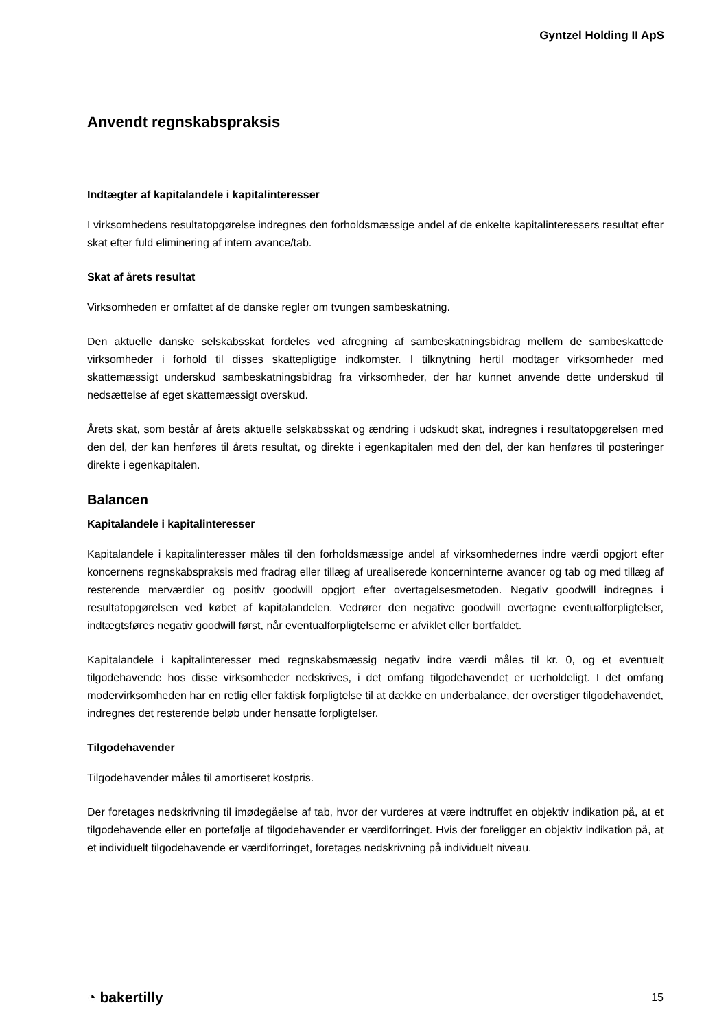Gyntzel Holding II ApS
Anvendt regnskabspraksis
Indtægter af kapitalandele i kapitalinteresser
I virksomhedens resultatopgørelse indregnes den forholdsmæssige andel af de enkelte kapitalinteressers resultat efter skat efter fuld eliminering af intern avance/tab.
Skat af årets resultat
Virksomheden er omfattet af de danske regler om tvungen sambeskatning.
Den aktuelle danske selskabsskat fordeles ved afregning af sambeskatningsbidrag mellem de sambeskattede virksomheder i forhold til disses skattepligtige indkomster. I tilknytning hertil modtager virksomheder med skattemæssigt underskud sambeskatningsbidrag fra virksomheder, der har kunnet anvende dette underskud til nedsættelse af eget skattemæssigt overskud.
Årets skat, som består af årets aktuelle selskabsskat og ændring i udskudt skat, indregnes i resultatopgørelsen med den del, der kan henføres til årets resultat, og direkte i egenkapitalen med den del, der kan henføres til posteringer direkte i egenkapitalen.
Balancen
Kapitalandele i kapitalinteresser
Kapitalandele i kapitalinteresser måles til den forholdsmæssige andel af virksomhedernes indre værdi opgjort efter koncernens regnskabspraksis med fradrag eller tillæg af urealiserede koncerninterne avancer og tab og med tillæg af resterende merværdier og positiv goodwill opgjort efter overtagelsesmetoden. Negativ goodwill indregnes i resultatopgørelsen ved købet af kapitalandelen. Vedrører den negative goodwill overtagne eventualforpligtelser, indtægtsføres negativ goodwill først, når eventualforpligtelserne er afviklet eller bortfaldet.
Kapitalandele i kapitalinteresser med regnskabsmæssig negativ indre værdi måles til kr. 0, og et eventuelt tilgodehavende hos disse virksomheder nedskrives, i det omfang tilgodehavendet er uerholdeligt. I det omfang modervirksomheden har en retlig eller faktisk forpligtelse til at dække en underbalance, der overstiger tilgodehavendet, indregnes det resterende beløb under hensatte forpligtelser.
Tilgodehavender
Tilgodehavender måles til amortiseret kostpris.
Der foretages nedskrivning til imødegåelse af tab, hvor der vurderes at være indtruffet en objektiv indikation på, at et tilgodehavende eller en portefølje af tilgodehavender er værdiforringet. Hvis der foreligger en objektiv indikation på, at et individuelt tilgodehavende er værdiforringet, foretages nedskrivning på individuelt niveau.
◔ bakertilly 15